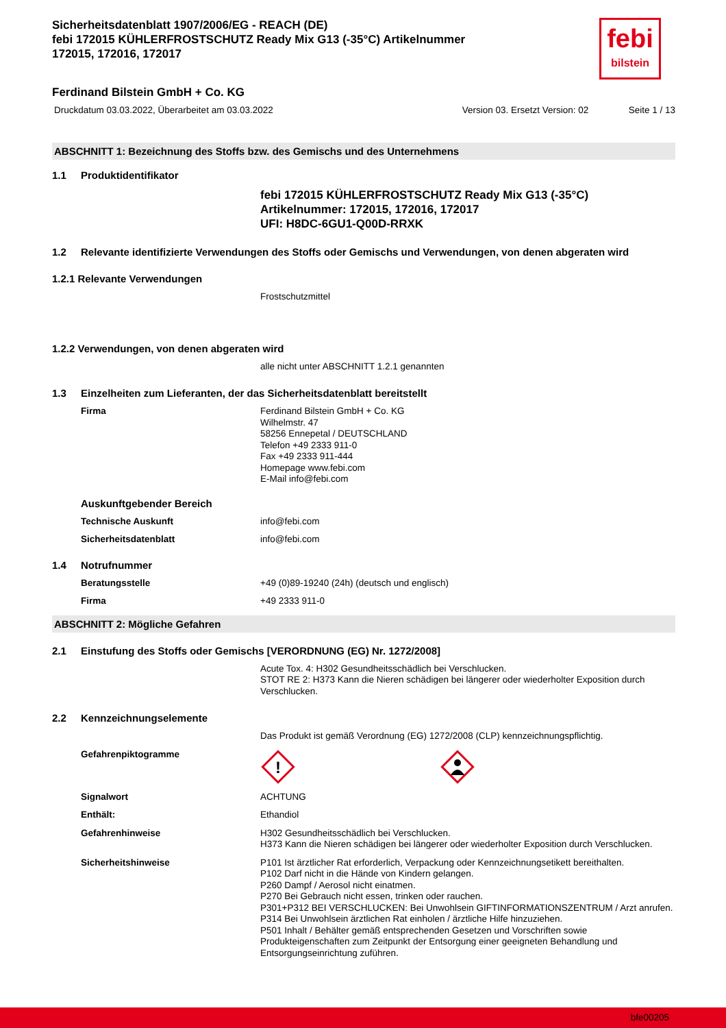febi
bilstein
Sicherheitsdatenblatt 1907/2006/EG - REACH (DE)
febi 172015 KÜHLERFROSTSCHUTZ Ready Mix G13 (-35°C) Artikelnummer 172015, 172016, 172017
Ferdinand Bilstein GmbH + Co. KG
Druckdatum 03.03.2022, Überarbeitet am 03.03.2022 Version 03. Ersetzt Version: 02 Seite 1 / 13
ABSCHNITT 1: Bezeichnung des Stoffs bzw. des Gemischs und des Unternehmens
1.1 Produktidentifikator
febi 172015 KÜHLERFROSTSCHUTZ Ready Mix G13 (-35°C)
Artikelnummer: 172015, 172016, 172017
UFI: H8DC-6GU1-Q00D-RRXK
1.2 Relevante identifizierte Verwendungen des Stoffs oder Gemischs und Verwendungen, von denen abgeraten wird
1.2.1 Relevante Verwendungen
Frostschutzmittel
1.2.2 Verwendungen, von denen abgeraten wird
alle nicht unter ABSCHNITT 1.2.1 genannten
1.3 Einzelheiten zum Lieferanten, der das Sicherheitsdatenblatt bereitstellt
Firma Ferdinand Bilstein GmbH + Co. KG
Wilhelmstr. 47
58256 Ennepetal / DEUTSCHLAND
Telefon +49 2333 911-0
Fax +49 2333 911-444
Homepage www.febi.com
E-Mail info@febi.com
Auskunftgebender Bereich
Technische Auskunft info@febi.com
Sicherheitsdatenblatt info@febi.com
1.4 Notrufnummer
Beratungsstelle +49 (0)89-19240 (24h) (deutsch und englisch)
Firma +49 2333 911-0
ABSCHNITT 2: Mögliche Gefahren
2.1 Einstufung des Stoffs oder Gemischs [VERORDNUNG (EG) Nr. 1272/2008]
Acute Tox. 4: H302 Gesundheitsschädlich bei Verschlucken.
STOT RE 2: H373 Kann die Nieren schädigen bei längerer oder wiederholter Exposition durch Verschlucken.
2.2 Kennzeichnungselemente
Das Produkt ist gemäß Verordnung (EG) 1272/2008 (CLP) kennzeichnungspflichtig.
Gefahrenpiktogramme
!
Signalwort ACHTUNG
Enthält: Ethandiol
Gefahrenhinweise H302 Gesundheitsschädlich bei Verschlucken.
H373 Kann die Nieren schädigen bei längerer oder wiederholter Exposition durch Verschlucken.
Sicherheitshinweise P101 Ist ärztlicher Rat erforderlich, Verpackung oder Kennzeichnungsetikett bereithalten.
P102 Darf nicht in die Hände von Kindern gelangen.
P260 Dampf / Aerosol nicht einatmen.
P270 Bei Gebrauch nicht essen, trinken oder rauchen.
P301+P312 BEI VERSCHLUCKEN: Bei Unwohlsein GIFTINFORMATIONSZENTRUM / Arzt anrufen.
P314 Bei Unwohlsein ärztlichen Rat einholen / ärztliche Hilfe hinzuziehen.
P501 Inhalt / Behälter gemäß entsprechenden Gesetzen und Vorschriften sowie Produkteigenschaften zum Zeitpunkt der Entsorgung einer geeigneten Behandlung und Entsorgungseinrichtung zuführen.
bfe00205